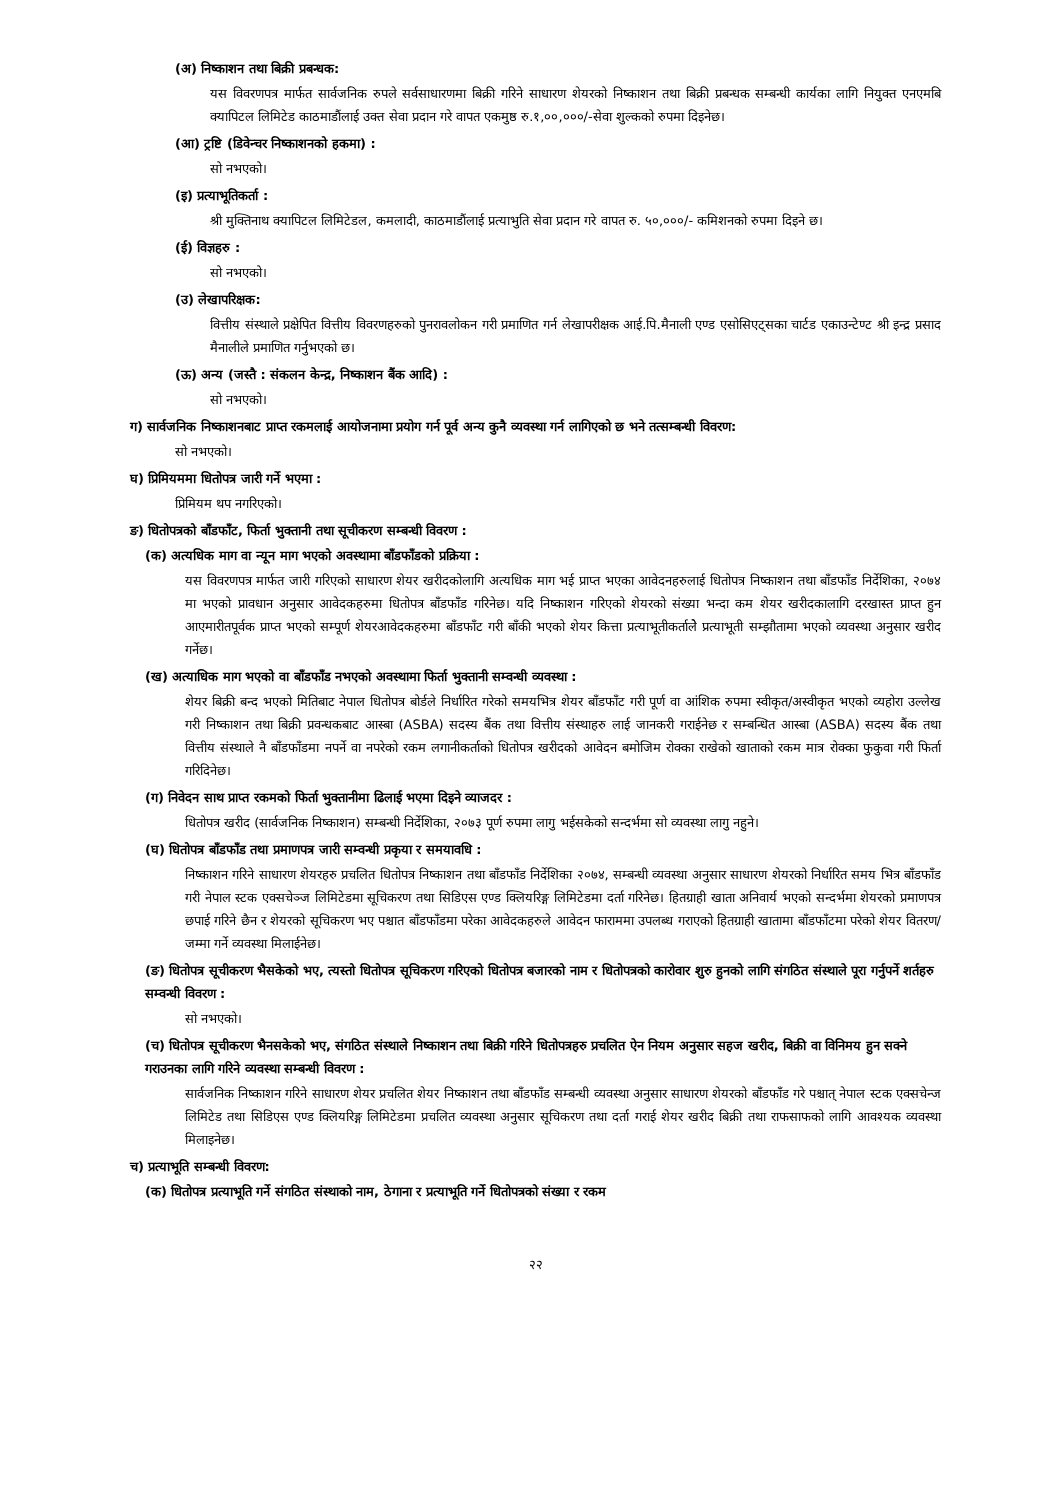(अ) निष्काशन तथा बिक्री प्रबन्धक:
यस विवरणपत्र मार्फत सार्वजनिक रुपले सर्वसाधारणमा बिक्री गरिने साधारण शेयरको निष्काशन तथा बिक्री प्रबन्धक सम्बन्धी कार्यका लागि नियुक्त एनएमबि क्यापिटल लिमिटेड काठमाडौंलाई उक्त सेवा प्रदान गरे वापत एकमुष्ठ रु.१,००,०००/-सेवा शुल्कको रुपमा दिइनेछ।
(आ) ट्रष्टि (डिवेन्चर निष्काशनको हकमा) :
सो नभएको।
(इ) प्रत्याभूतिकर्ता :
श्री मुक्तिनाथ क्यापिटल लिमिटेडल, कमलादी, काठमाडौंलाई प्रत्याभुति सेवा प्रदान गरे वापत रु. ५०,०००/- कमिशनको रुपमा दिइने छ।
(ई) विज्ञहरु :
सो नभएको।
(उ) लेखापरिक्षक:
वित्तीय संस्थाले प्रक्षेपित वित्तीय विवरणहरुको पुनरावलोकन गरी प्रमाणित गर्न लेखापरीक्षक आई.पि.मैनाली एण्ड एसोसिएट्सका चार्टड एकाउन्टेण्ट श्री इन्द्र प्रसाद मैनालीले प्रमाणित गर्नुभएको छ।
(ऊ) अन्य (जस्तै : संकलन केन्द्र, निष्काशन बैंक आदि) :
सो नभएको।
ग) सार्वजनिक निष्काशनबाट प्राप्त रकमलाई आयोजनामा प्रयोग गर्न पूर्व अन्य कुनै व्यवस्था गर्न लागिएको छ भने तत्सम्बन्धी विवरण:
सो नभएको।
घ) प्रिमियममा धितोपत्र जारी गर्ने भएमा :
प्रिमियम थप नगरिएको।
ङ) धितोपत्रको बाँडफाँट, फिर्ता भुक्तानी तथा सूचीकरण सम्बन्धी विवरण :
(क) अत्यधिक माग वा न्यून माग भएको अवस्थामा बाँडफाँडको प्रक्रिया :
यस विवरणपत्र मार्फत जारी गरिएको साधारण शेयर खरीदकोलागि अत्यधिक माग भई प्राप्त भएका आवेदनहरुलाई धितोपत्र निष्काशन तथा बाँडफाँड निर्देशिका, २०७४ मा भएको प्रावधान अनुसार आवेदकहरुमा धितोपत्र बाँडफाँड गरिनेछ। यदि निष्काशन गरिएको शेयरको संख्या भन्दा कम शेयर खरीदकालागि दरखास्त प्राप्त हुन आएमारीतपूर्वक प्राप्त भएको सम्पूर्ण शेयरआवेदकहरुमा बाँडफाँट गरी बाँकी भएको शेयर कित्ता प्रत्याभूतीकर्तालेे प्रत्याभूती सम्झौतामा भएको व्यवस्था अनुसार खरीद गर्नेछ।
(ख) अत्याधिक माग भएको वा बाँडफाँड नभएको अवस्थामा फिर्ता भुक्तानी सम्वन्धी व्यवस्था :
शेयर बिक्री बन्द भएको मितिबाट नेपाल धितोपत्र बोर्डले निर्धारित गरेको समयभित्र शेयर बाँडफाँट गरी पूर्ण वा आंशिक रुपमा स्वीकृत/अस्वीकृत भएको व्यहोरा उल्लेख गरी निष्काशन तथा बिक्री प्रवन्धकबाट आस्बा (ASBA) सदस्य बैंक तथा वित्तीय संस्थाहरु लाई जानकरी गराईनेछ र सम्बन्धित आस्बा (ASBA) सदस्य बैंक तथा वित्तीय संस्थाले नै बाँडफाँडमा नपर्ने वा नपरेको रकम लगानीकर्ताको धितोपत्र खरीदको आवेदन बमोजिम रोक्का राखेको खाताको रकम मात्र रोक्का फुकुवा गरी फिर्ता गरिदिनेछ।
(ग) निवेदन साथ प्राप्त रकमको फिर्ता भुक्तानीमा ढिलाई भएमा दिइने व्याजदर :
धितोपत्र खरीद (सार्वजनिक निष्काशन) सम्बन्धी निर्देशिका, २०७३ पूर्ण रुपमा लागु भईसकेको सन्दर्भमा सो व्यवस्था लागु नहुने।
(घ) धितोपत्र बाँडफाँड तथा प्रमाणपत्र जारी सम्वन्धी प्रकृया र समयावधि :
निष्काशन गरिने साधारण शेयरहरु प्रचलित धितोपत्र निष्काशन तथा बाँडफाँड निर्देशिका २०७४, सम्बन्धी व्यवस्था अनुसार साधारण शेयरको निर्धारित समय भित्र बाँडफाँड गरी नेपाल स्टक एक्सचेञ्ज लिमिटेडमा सूचिकरण तथा सिडिएस एण्ड क्लियरिङ्ग लिमिटेडमा दर्ता गरिनेछ। हितग्राही खाता अनिवार्य भएको सन्दर्भमा शेयरको प्रमाणपत्र छपाई गरिने छैन र शेयरको सूचिकरण भए पश्चात बाँडफाँडमा परेका आवेदकहरुले आवेदन फाराममा उपलब्ध गराएको हितग्राही खातामा बाँडफाँटमा परेको शेयर वितरण/जम्मा गर्ने व्यवस्था मिलाईनेछ।
(ङ) धितोपत्र सूचीकरण भैसकेको भए, त्यस्तो धितोपत्र सूचिकरण गरिएको धितोपत्र बजारको नाम र धितोपत्रको कारोवार शुरु हुनको लागि संगठित संस्थाले पूरा गर्नुपर्ने शर्तहरु सम्वन्धी विवरण :
सो नभएको।
(च) धितोपत्र सूचीकरण भैनसकेको भए, संगठित संस्थाले निष्काशन तथा बिक्री गरिने धितोपत्रहरु प्रचलित ऐन नियम अनुसार सहज खरीद, बिक्री वा विनिमय हुन सक्ने गराउनका लागि गरिने व्यवस्था सम्बन्धी विवरण :
सार्वजनिक निष्काशन गरिने साधारण शेयर प्रचलित शेयर निष्काशन तथा बाँडफाँड सम्बन्धी व्यवस्था अनुसार साधारण शेयरको बाँडफाँड गरे पश्चात् नेपाल स्टक एक्सचेन्ज लिमिटेड तथा सिडिएस एण्ड क्लियरिङ्ग लिमिटेडमा प्रचलित व्यवस्था अनुसार सूचिकरण तथा दर्ता गराई शेयर खरीद बिक्री तथा राफसाफको लागि आवश्यक व्यवस्था मिलाइनेछ।
च) प्रत्याभूति सम्बन्धी विवरण:
(क) धितोपत्र प्रत्याभूति गर्ने संगठित संस्थाको नाम, ठेगाना र प्रत्याभूति गर्ने धितोपत्रको संख्या र रकम
२२